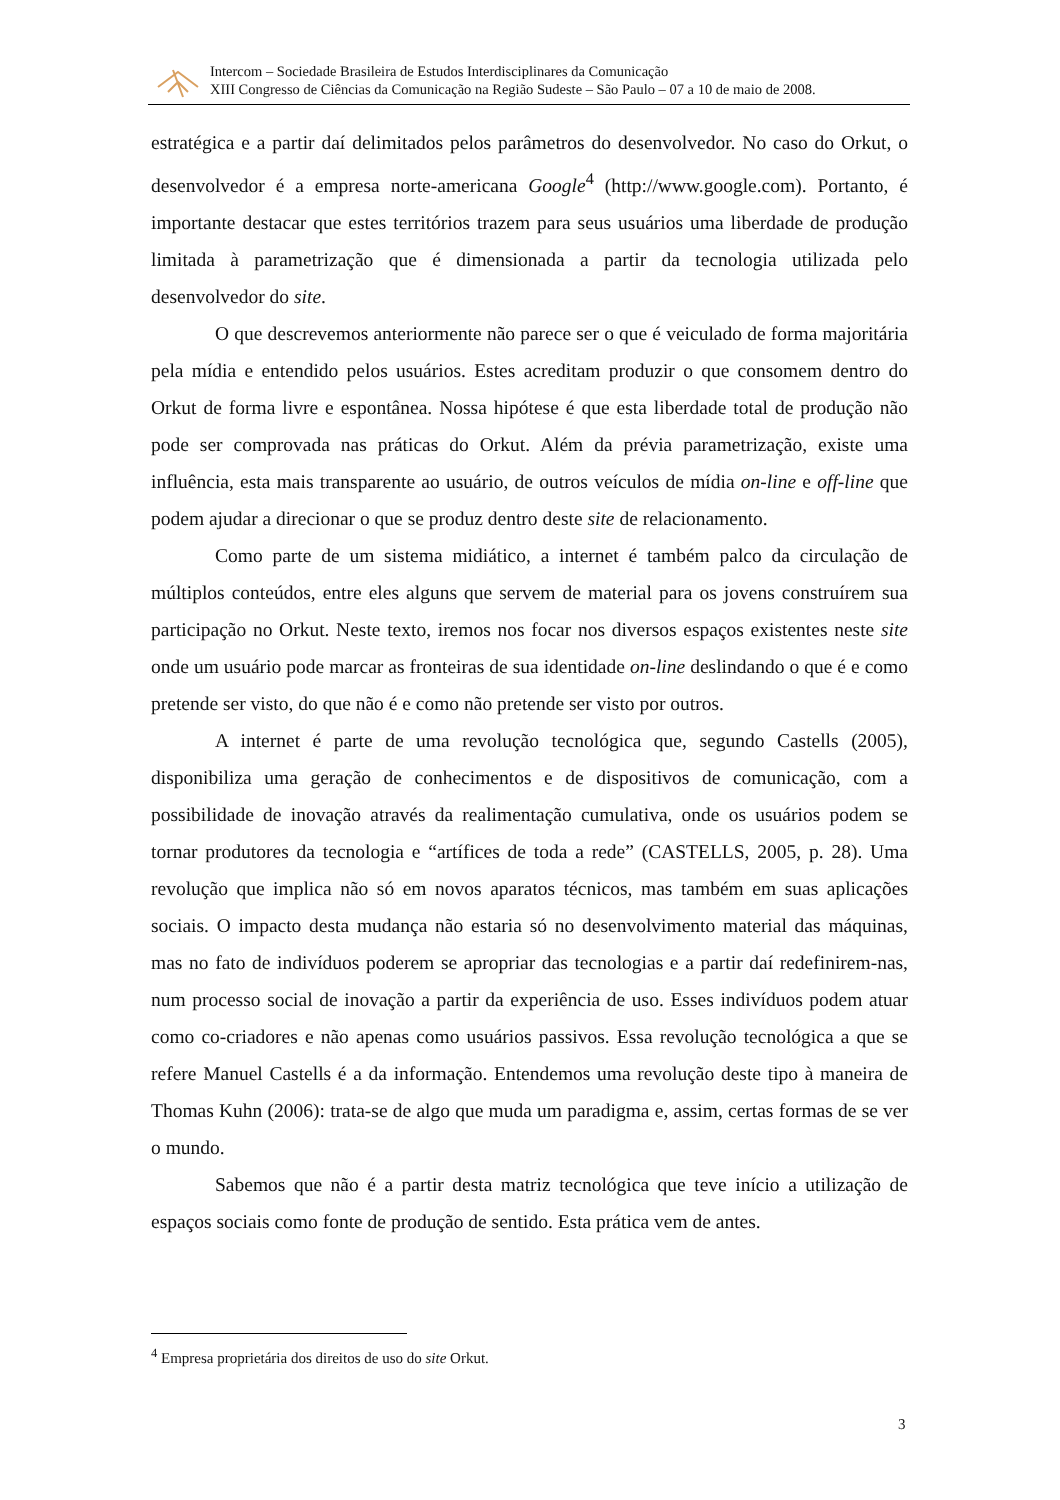Intercom – Sociedade Brasileira de Estudos Interdisciplinares da Comunicação
XIII Congresso de Ciências da Comunicação na Região Sudeste – São Paulo – 07 a 10 de maio de 2008.
estratégica e a partir daí delimitados pelos parâmetros do desenvolvedor. No caso do Orkut, o desenvolvedor é a empresa norte-americana Google<sup>4</sup> (http://www.google.com). Portanto, é importante destacar que estes territórios trazem para seus usuários uma liberdade de produção limitada à parametrização que é dimensionada a partir da tecnologia utilizada pelo desenvolvedor do site.
O que descrevemos anteriormente não parece ser o que é veiculado de forma majoritária pela mídia e entendido pelos usuários. Estes acreditam produzir o que consomem dentro do Orkut de forma livre e espontânea. Nossa hipótese é que esta liberdade total de produção não pode ser comprovada nas práticas do Orkut. Além da prévia parametrização, existe uma influência, esta mais transparente ao usuário, de outros veículos de mídia on-line e off-line que podem ajudar a direcionar o que se produz dentro deste site de relacionamento.
Como parte de um sistema midiático, a internet é também palco da circulação de múltiplos conteúdos, entre eles alguns que servem de material para os jovens construírem sua participação no Orkut. Neste texto, iremos nos focar nos diversos espaços existentes neste site onde um usuário pode marcar as fronteiras de sua identidade on-line deslindando o que é e como pretende ser visto, do que não é e como não pretende ser visto por outros.
A internet é parte de uma revolução tecnológica que, segundo Castells (2005), disponibiliza uma geração de conhecimentos e de dispositivos de comunicação, com a possibilidade de inovação através da realimentação cumulativa, onde os usuários podem se tornar produtores da tecnologia e “artífices de toda a rede” (CASTELLS, 2005, p. 28). Uma revolução que implica não só em novos aparatos técnicos, mas também em suas aplicações sociais. O impacto desta mudança não estaria só no desenvolvimento material das máquinas, mas no fato de indivíduos poderem se apropriar das tecnologias e a partir daí redefinirem-nas, num processo social de inovação a partir da experiência de uso. Esses indivíduos podem atuar como co-criadores e não apenas como usuários passivos. Essa revolução tecnológica a que se refere Manuel Castells é a da informação. Entendemos uma revolução deste tipo à maneira de Thomas Kuhn (2006): trata-se de algo que muda um paradigma e, assim, certas formas de se ver o mundo.
Sabemos que não é a partir desta matriz tecnológica que teve início a utilização de espaços sociais como fonte de produção de sentido. Esta prática vem de antes.
<sup>4</sup> Empresa proprietária dos direitos de uso do site Orkut.
3